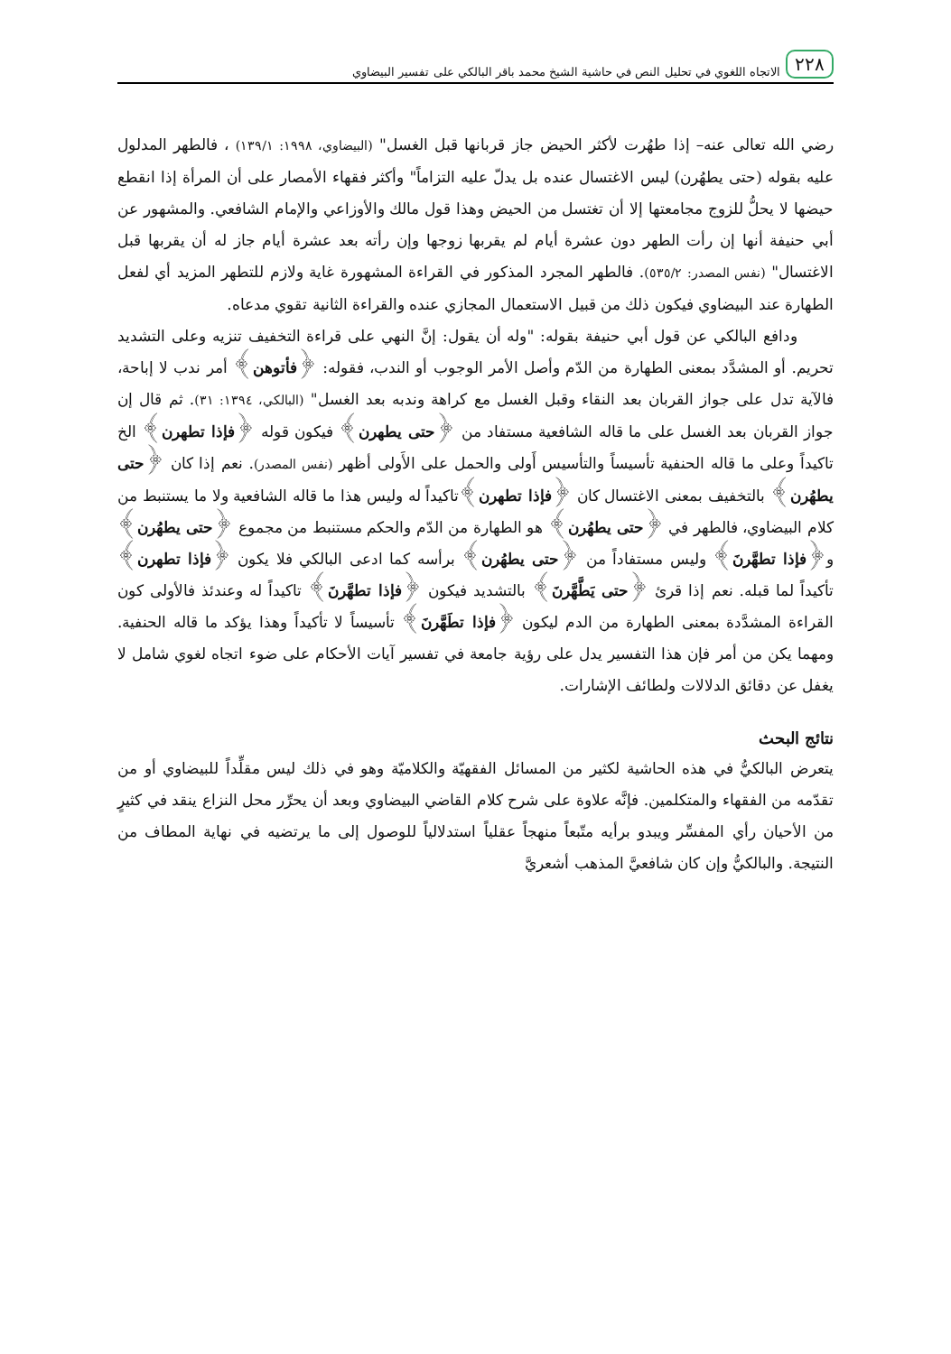٢٢٨ الاتجاه اللغوي في تحليل النص في حاشية الشيخ محمد باقر البالكي على تفسير البيضاوي
رضي الله تعالى عنه– إذا طهُرت لأكثر الحيض جاز قربانها قبل الغسل" (البيضاوي، ١٩٩٨: ١٣٩/١) ، فالطهر المدلول عليه بقوله (حتى يطهُرن) ليس الاغتسال عنده بل يدلّ عليه التزاماً" وأكثر فقهاء الأمصار على أن المرأة إذا انقطع حيضها لا يحلُّ للزوج مجامعتها إلا أن تغتسل من الحيض وهذا قول مالك والأوزاعي والإمام الشافعي. والمشهور عن أبي حنيفة أنها إن رأت الطهر دون عشرة أيام لم يقربها زوجها وإن رأته بعد عشرة أيام جاز له أن يقربها قبل الاغتسال" (نفس المصدر: ٥٣٥/٢). فالطهر المجرد المذكور في القراءة المشهورة غاية ولازم للتطهر المزيد أي لفعل الطهارة عند البيضاوي فيكون ذلك من قبيل الاستعمال المجازي عنده والقراءة الثانية تقوي مدعاه.
ودافع البالكي عن قول أبي حنيفة بقوله: "وله أن يقول: إنَّ النهي على قراءة التخفيف تنزيه وعلى التشديد تحريم. أو المشدَّد بمعنى الطهارة من الدّم وأصل الأمر الوجوب أو الندب، فقوله: ﴿فأتوهن﴾ أمر ندب لا إباحة، فالآية تدل على جواز القربان بعد النقاء وقبل الغسل مع كراهة وندبه بعد الغسل" (البالكي، ١٣٩٤: ٣١). ثم قال إن جواز القربان بعد الغسل على ما قاله الشافعية مستفاد من ﴿حتى يطهرن﴾ فيكون قوله ﴿فإذا تطهرن﴾ الخ تاكيداً وعلى ما قاله الحنفية تأسيساً والتأسيس أَولى والحمل على الأَولى أظهر (نفس المصدر). نعم إذا كان ﴿حتى يطهُرن﴾ بالتخفيف بمعنى الاغتسال كان ﴿فإذا تطهرن﴾تاكيداً له وليس هذا ما قاله الشافعية ولا ما يستنبط من كلام البيضاوي، فالطهر في ﴿حتى يطهُرن﴾ هو الطهارة من الدّم والحكم مستنبط من مجموع ﴿حتى يطهُرن﴾ و﴿فإذا تطهَّرنَ﴾ وليس مستفاداً من ﴿حتى يطهُرن﴾ برأسه كما ادعى البالكي فلا يكون ﴿فإذا تطهرن﴾ تأكيداً لما قبله. نعم إذا قرئ ﴿حتى يَطَّهَّرنَ﴾ بالتشديد فيكون ﴿فإذا تطهَّرنَ﴾ تاكيداً له وعندئذ فالأولى كون القراءة المشدَّدة بمعنى الطهارة من الدم ليكون ﴿فإذا تطَهَّرنَ﴾ تأسيساً لا تأكيداً وهذا يؤكد ما قاله الحنفية. ومهما يكن من أمر فإن هذا التفسير يدل على رؤية جامعة في تفسير آيات الأحكام على ضوء اتجاه لغوي شامل لا يغفل عن دقائق الدلالات ولطائف الإشارات.
نتائج البحث
يتعرض البالكيُّ في هذه الحاشية لكثير من المسائل الفقهيّة والكلاميّة وهو في ذلك ليس مقلِّداً للبيضاوي أو من تقدّمه من الفقهاء والمتكلمين. فإنَّه علاوة على شرح كلام القاضي البيضاوي وبعد أن يحرِّر محل النزاع ينقد في كثيرٍ من الأحيان رأي المفسِّر ويبدو برأيه متّبعاً منهجاً عقلياً استدلالياً للوصول إلى ما يرتضيه في نهاية المطاف من النتيجة. والبالكيُّ وإن كان شافعيَّ المذهب أشعريَّ